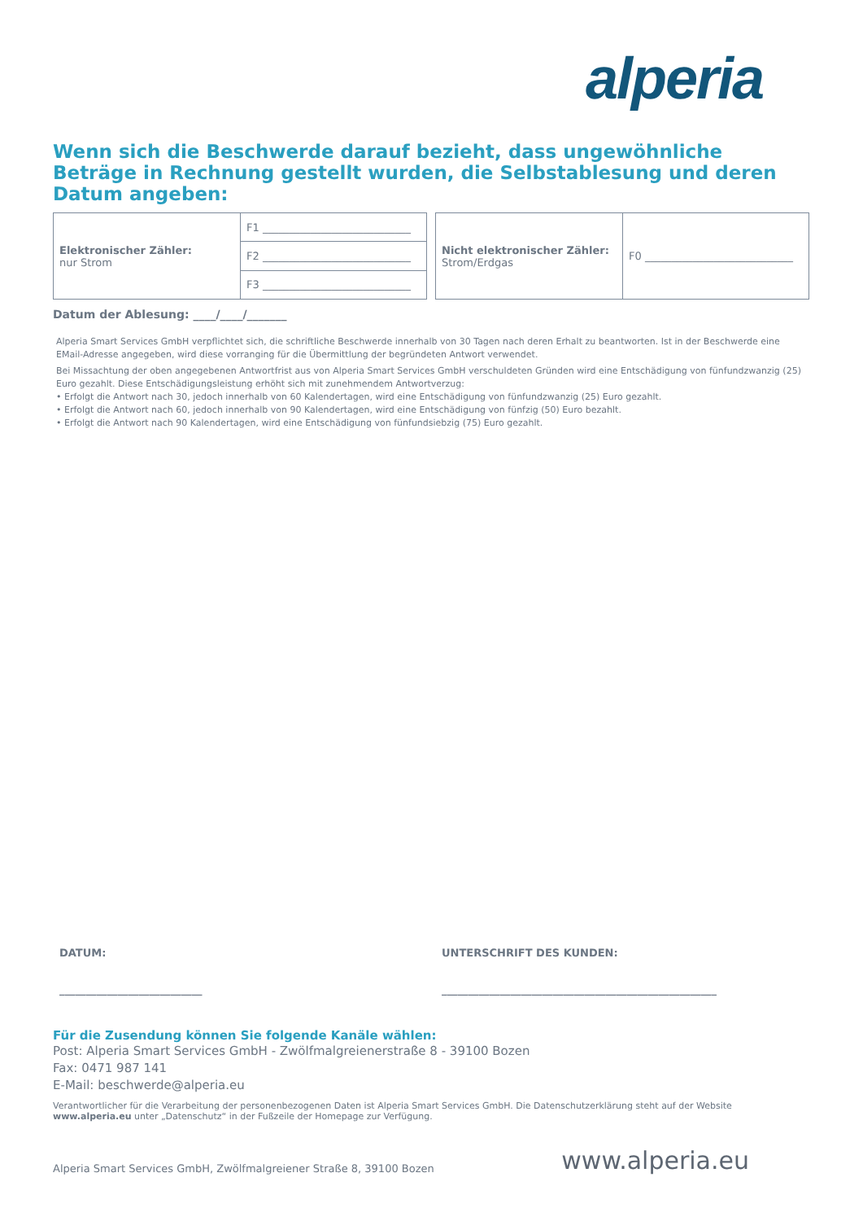alperia
Wenn sich die Beschwerde darauf bezieht, dass ungewöhnliche Beträge in Rechnung gestellt wurden, die Selbstablesung und deren Datum angeben:
| Elektronischer Zähler: nur Strom | F1 ____________________________ |
| | F2 ____________________________ |
| | F3 ____________________________ |
| Nicht elektronischer Zähler: Strom/Erdgas | F0 ____________________________ |
Datum der Ablesung: ____/____/_______
Alperia Smart Services GmbH verpflichtet sich, die schriftliche Beschwerde innerhalb von 30 Tagen nach deren Erhalt zu beantworten. Ist in der Beschwerde eine EMail-Adresse angegeben, wird diese vorranging für die Übermittlung der begründeten Antwort verwendet.
Bei Missachtung der oben angegebenen Antwortfrist aus von Alperia Smart Services GmbH verschuldeten Gründen wird eine Entschädigung von fünfundzwanzig (25) Euro gezahlt. Diese Entschädigungsleistung erhöht sich mit zunehmendem Antwortverzug:
• Erfolgt die Antwort nach 30, jedoch innerhalb von 60 Kalendertagen, wird eine Entschädigung von fünfundzwanzig (25) Euro gezahlt.
• Erfolgt die Antwort nach 60, jedoch innerhalb von 90 Kalendertagen, wird eine Entschädigung von fünfzig (50) Euro bezahlt.
• Erfolgt die Antwort nach 90 Kalendertagen, wird eine Entschädigung von fünfundsiebzig (75) Euro gezahlt.
DATUM:
___________________________
UNTERSCHRIFT DES KUNDEN:
____________________________________________________
Für die Zusendung können Sie folgende Kanäle wählen:
Post: Alperia Smart Services GmbH - Zwölfmalgreienerstraße 8 - 39100 Bozen
Fax: 0471 987 141
E-Mail: beschwerde@alperia.eu
Verantwortlicher für die Verarbeitung der personenbezogenen Daten ist Alperia Smart Services GmbH. Die Datenschutzerklärung steht auf der Website www.alperia.eu unter „Datenschutz“ in der Fußzeile der Homepage zur Verfügung.
Alperia Smart Services GmbH, Zwölfmalgreiener Straße 8, 39100 Bozen www.alperia.eu